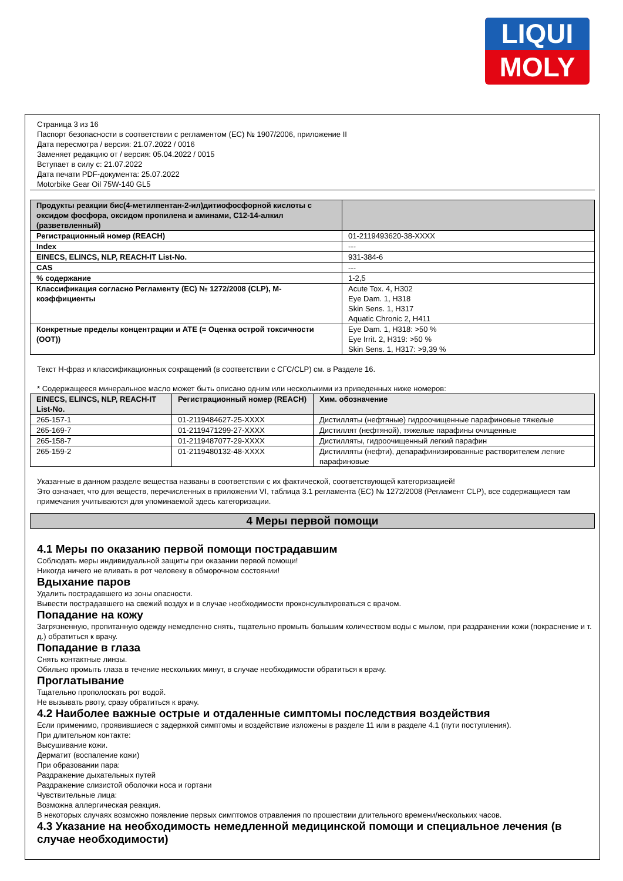LIQUI
MOLY
Страница 3 из 16
Паспорт безопасности в соответствии с регламентом (ЕС) № 1907/2006, приложение II
Дата пересмотра / версия: 21.07.2022 / 0016
Заменяет редакцию от / версия: 05.04.2022 / 0015
Вступает в силу с: 21.07.2022
Дата печати PDF-документа: 25.07.2022
Motorbike Gear Oil 75W-140 GL5
| Продукты реакции бис(4-метилпентан-2-ил)дитиофосфорной кислоты с оксидом фосфора, оксидом пропилена и аминами, C12-14-алкил (разветвленный) | |
| Регистрационный номер (REACH) | 01-2119493620-38-XXXX |
| Index | --- |
| EINECS, ELINCS, NLP, REACH-IT List-No. | 931-384-6 |
| CAS | --- |
| % содержание | 1-2,5 |
| Классификация согласно Регламенту (ЕС) № 1272/2008 (CLP), M-коэффициенты | Acute Tox. 4, H302 Eye Dam. 1, H318 Skin Sens. 1, H317 Aquatic Chronic 2, H411 |
| Конкретные пределы концентрации и ATE (= Оценка острой токсичности (ООТ)) | Eye Dam. 1, H318: >50 % Eye Irrit. 2, H319: >50 % Skin Sens. 1, H317: >9,39 % |
Текст H-фраз и классификационных сокращений (в соответствии с СГС/CLP) см. в Разделе 16.
* Содержащееся минеральное масло может быть описано одним или несколькими из приведенных ниже номеров:
| EINECS, ELINCS, NLP, REACH-IT List-No. | Регистрационный номер (REACH) | Хим. обозначение |
| --- | --- | --- |
| 265-157-1 | 01-2119484627-25-XXXX | Дистилляты (нефтяные) гидроочищенные парафиновые тяжелые |
| 265-169-7 | 01-2119471299-27-XXXX | Дистиллят (нефтяной), тяжелые парафины очищенные |
| 265-158-7 | 01-2119487077-29-XXXX | Дистилляты, гидроочищенный легкий парафин |
| 265-159-2 | 01-2119480132-48-XXXX | Дистилляты (нефти), депарафинизированные растворителем легкие парафиновые |
Указанные в данном разделе вещества названы в соответствии с их фактической, соответствующей категоризацией!
Это означает, что для веществ, перечисленных в приложении VI, таблица 3.1 регламента (ЕС) № 1272/2008 (Регламент CLP), все содержащиеся там примечания учитываются для упоминаемой здесь категоризации.
4 Меры первой помощи
4.1 Меры по оказанию первой помощи пострадавшим
Соблюдать меры индивидуальной защиты при оказании первой помощи!
Никогда ничего не вливать в рот человеку в обморочном состоянии!
Вдыхание паров
Удалить пострадавшего из зоны опасности.
Вывести пострадавшего на свежий воздух и в случае необходимости проконсультироваться с врачом.
Попадание на кожу
Загрязненную, пропитанную одежду немедленно снять, тщательно промыть большим количеством воды с мылом, при раздражении кожи (покраснение и т. д.) обратиться к врачу.
Попадание в глаза
Снять контактные линзы.
Обильно промыть глаза в течение нескольких минут, в случае необходимости обратиться к врачу.
Проглатывание
Тщательно прополоскать рот водой.
Не вызывать рвоту, сразу обратиться к врачу.
4.2 Наиболее важные острые и отдаленные симптомы последствия воздействия
Если применимо, проявившиеся с задержкой симптомы и воздействие изложены в разделе 11 или в разделе 4.1 (пути поступления).
При длительном контакте:
Высушивание кожи.
Дерматит (воспаление кожи)
При образовании пара:
Раздражение дыхательных путей
Раздражение слизистой оболочки носа и гортани
Чувствительные лица:
Возможна аллергическая реакция.
В некоторых случаях возможно появление первых симптомов отравления по прошествии длительного времени/нескольких часов.
4.3 Указание на необходимость немедленной медицинской помощи и специальное лечения (в случае необходимости)